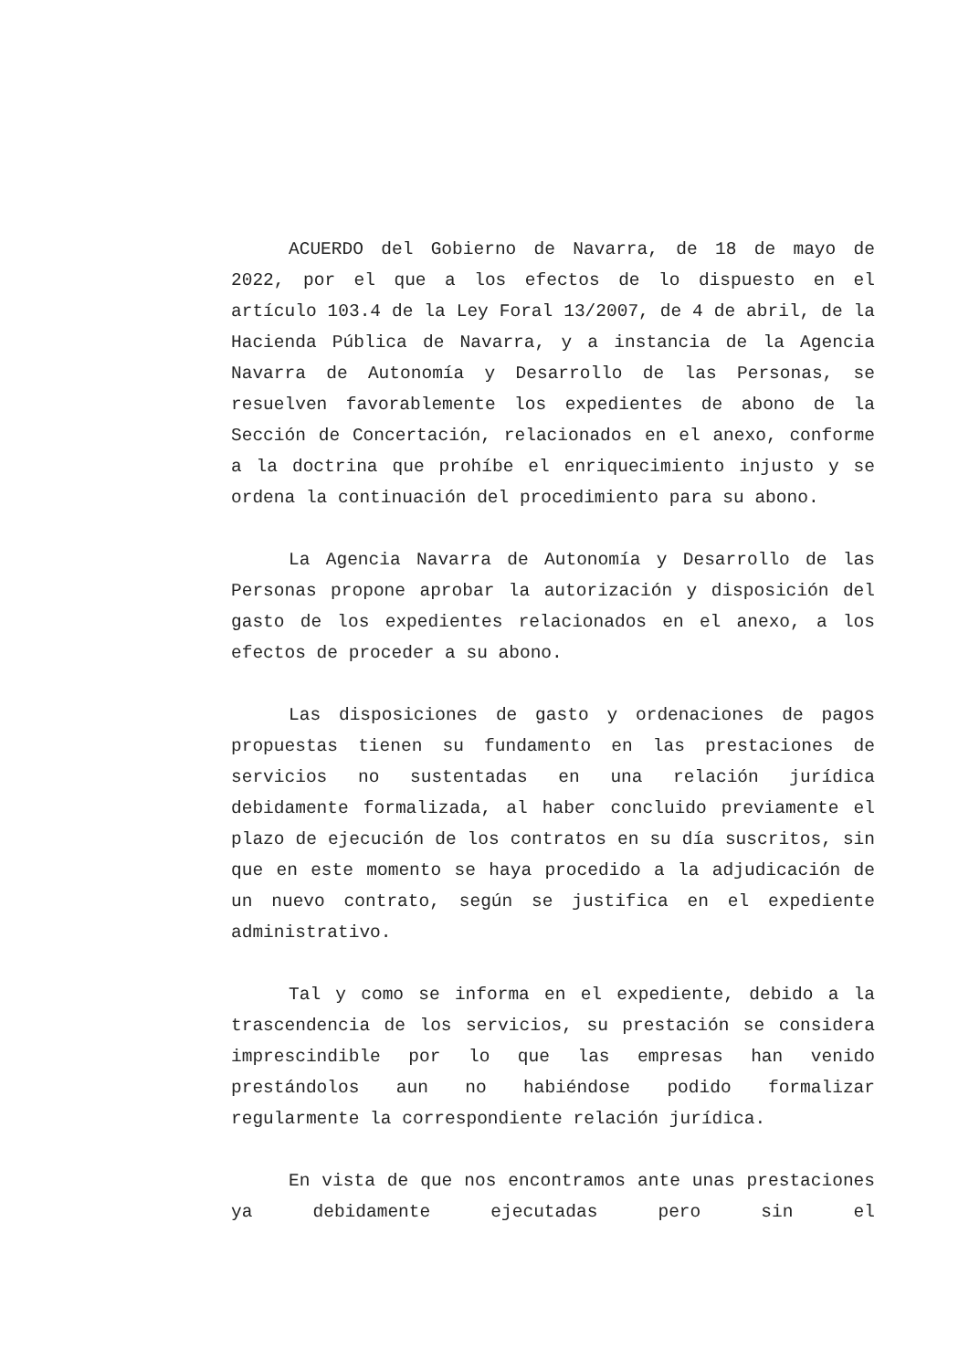ACUERDO del Gobierno de Navarra, de 18 de mayo de 2022, por el que a los efectos de lo dispuesto en el artículo 103.4 de la Ley Foral 13/2007, de 4 de abril, de la Hacienda Pública de Navarra, y a instancia de la Agencia Navarra de Autonomía y Desarrollo de las Personas, se resuelven favorablemente los expedientes de abono de la Sección de Concertación, relacionados en el anexo, conforme a la doctrina que prohíbe el enriquecimiento injusto y se ordena la continuación del procedimiento para su abono.
La Agencia Navarra de Autonomía y Desarrollo de las Personas propone aprobar la autorización y disposición del gasto de los expedientes relacionados en el anexo, a los efectos de proceder a su abono.
Las disposiciones de gasto y ordenaciones de pagos propuestas tienen su fundamento en las prestaciones de servicios no sustentadas en una relación jurídica debidamente formalizada, al haber concluido previamente el plazo de ejecución de los contratos en su día suscritos, sin que en este momento se haya procedido a la adjudicación de un nuevo contrato, según se justifica en el expediente administrativo.
Tal y como se informa en el expediente, debido a la trascendencia de los servicios, su prestación se considera imprescindible por lo que las empresas han venido prestándolos aun no habiéndose podido formalizar regularmente la correspondiente relación jurídica.
En vista de que nos encontramos ante unas prestaciones ya debidamente ejecutadas pero sin el